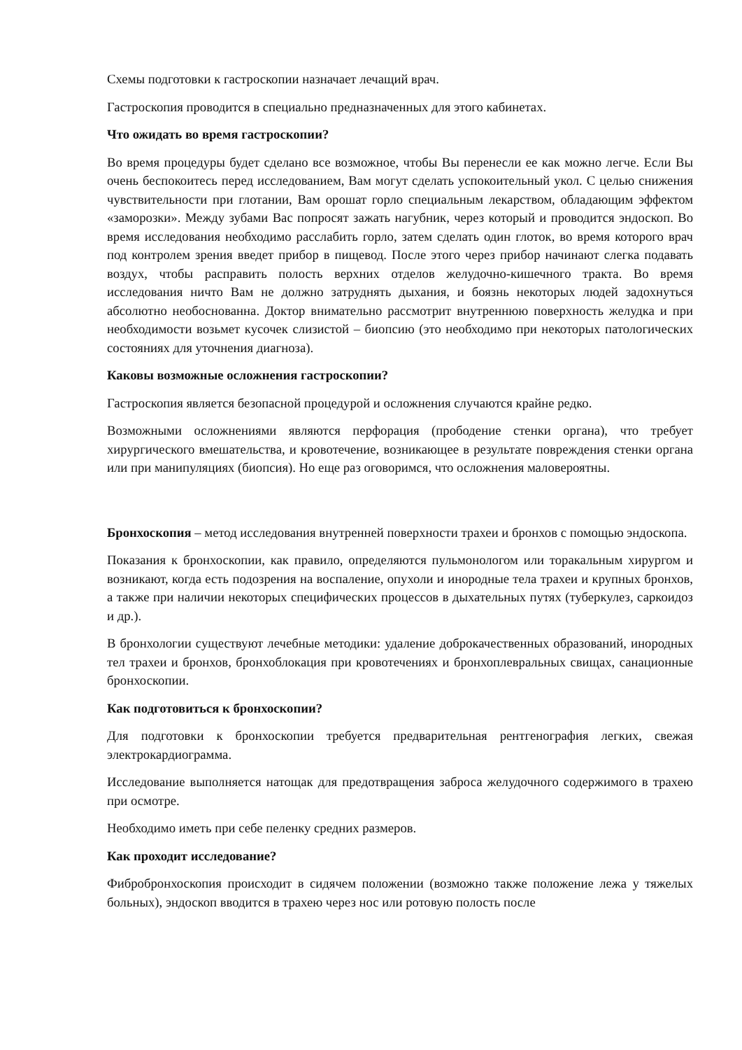Схемы подготовки к гастроскопии назначает лечащий врач.
Гастроскопия проводится в специально предназначенных для этого кабинетах.
Что ожидать во время гастроскопии?
Во время процедуры будет сделано все возможное, чтобы Вы перенесли ее как можно легче. Если Вы очень беспокоитесь перед исследованием, Вам могут сделать успокоительный укол. С целью снижения чувствительности при глотании, Вам орошат горло специальным лекарством, обладающим эффектом «заморозки». Между зубами Вас попросят зажать нагубник, через который и проводится эндоскоп. Во время исследования необходимо расслабить горло, затем сделать один глоток, во время которого врач под контролем зрения введет прибор в пищевод. После этого через прибор начинают слегка подавать воздух, чтобы расправить полость верхних отделов желудочно-кишечного тракта. Во время исследования ничто Вам не должно затруднять дыхания, и боязнь некоторых людей задохнуться абсолютно необоснованна. Доктор внимательно рассмотрит внутреннюю поверхность желудка и при необходимости возьмет кусочек слизистой – биопсию (это необходимо при некоторых патологических состояниях для уточнения диагноза).
Каковы возможные осложнения гастроскопии?
Гастроскопия является безопасной процедурой и осложнения случаются крайне редко.
Возможными осложнениями являются перфорация (прободение стенки органа), что требует хирургического вмешательства, и кровотечение, возникающее в результате повреждения стенки органа или при манипуляциях (биопсия). Но еще раз оговоримся, что осложнения маловероятны.
Бронхоскопия – метод исследования внутренней поверхности трахеи и бронхов с помощью эндоскопа.
Показания к бронхоскопии, как правило, определяются пульмонологом или торакальным хирургом и возникают, когда есть подозрения на воспаление, опухоли и инородные тела трахеи и крупных бронхов, а также при наличии некоторых специфических процессов в дыхательных путях (туберкулез, саркоидоз и др.).
В бронхологии существуют лечебные методики: удаление доброкачественных образований, инородных тел трахеи и бронхов, бронхоблокация при кровотечениях и бронхоплевральных свищах, санационные бронхоскопии.
Как подготовиться к бронхоскопии?
Для подготовки к бронхоскопии требуется предварительная рентгенография легких, свежая электрокардиограмма.
Исследование выполняется натощак для предотвращения заброса желудочного содержимого в трахею при осмотре.
Необходимо иметь при себе пеленку средних размеров.
Как проходит исследование?
Фибробронхоскопия происходит в сидячем положении (возможно также положение лежа у тяжелых больных), эндоскоп вводится в трахею через нос или ротовую полость после